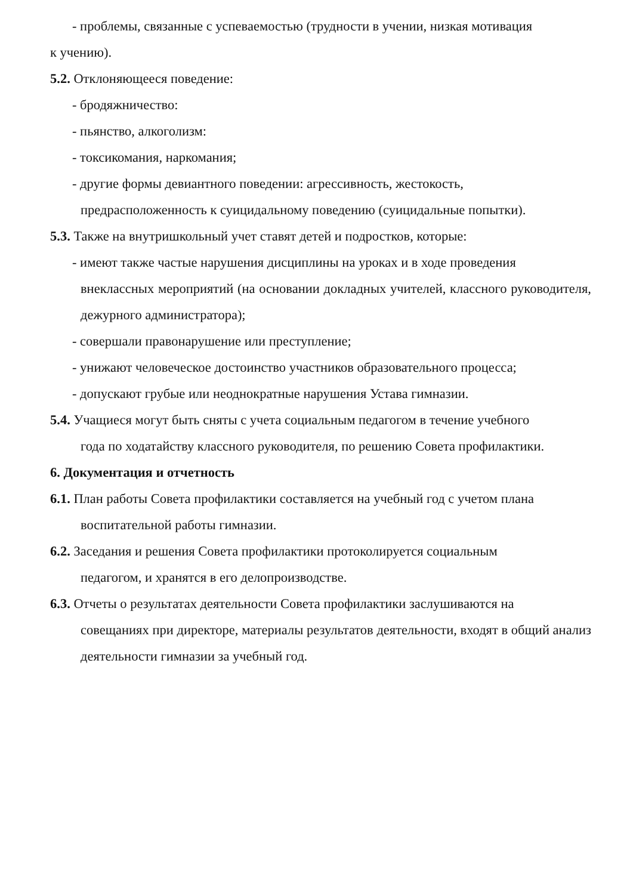- проблемы, связанные с успеваемостью (трудности в учении, низкая мотивация
к учению).
5.2. Отклоняющееся поведение:
- бродяжничество:
- пьянство, алкоголизм:
- токсикомания, наркомания;
- другие формы девиантного поведении: агрессивность, жестокость,
предрасположенность к суицидальному поведению (суицидальные попытки).
5.3. Также на внутришкольный учет ставят детей и подростков, которые:
- имеют также частые нарушения дисциплины на уроках и в ходе проведения
внеклассных мероприятий (на основании докладных учителей, классного руководителя, дежурного администратора);
- совершали правонарушение или преступление;
- унижают человеческое достоинство участников образовательного процесса;
- допускают грубые или неоднократные нарушения Устава гимназии.
5.4. Учащиеся могут быть сняты с учета социальным педагогом в течение учебного
года по ходатайству классного руководителя, по решению Совета профилактики.
6. Документация и отчетность
6.1. План работы Совета профилактики составляется на учебный год с учетом плана
воспитательной работы гимназии.
6.2. Заседания и решения Совета профилактики протоколируется социальным
педагогом, и хранятся в его делопроизводстве.
6.3. Отчеты о результатах деятельности Совета профилактики заслушиваются на
совещаниях при директоре, материалы результатов деятельности, входят в общий анализ деятельности гимназии за учебный год.